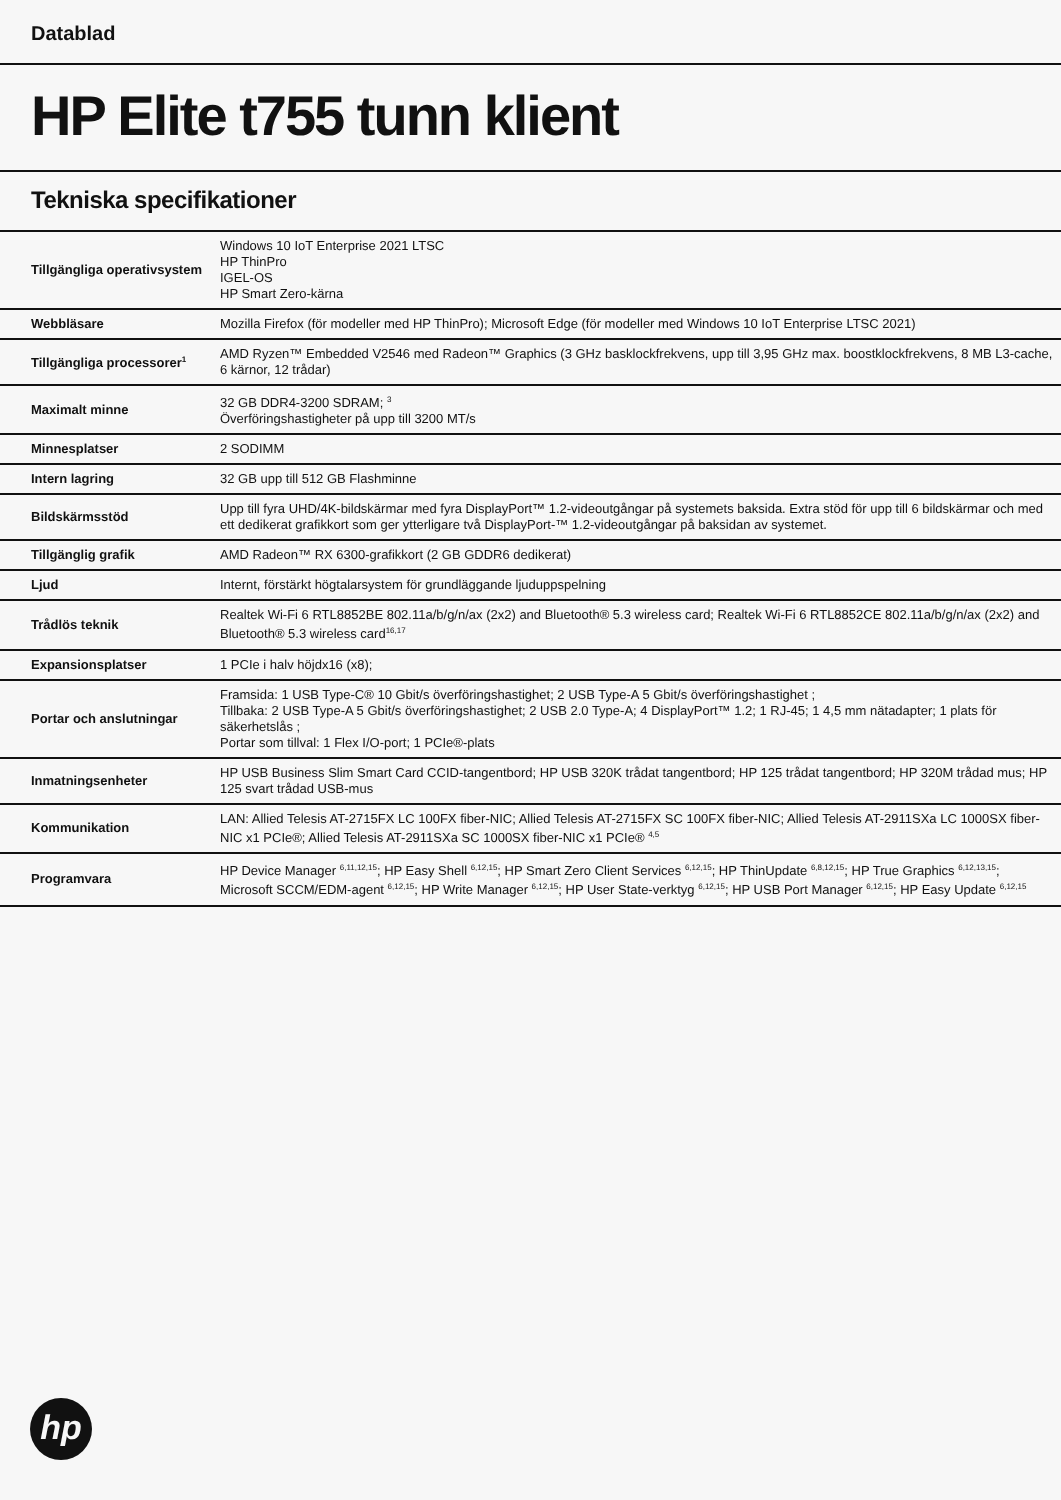Datablad
HP Elite t755 tunn klient
Tekniska specifikationer
| Tillgängliga operativsystem | Windows 10 IoT Enterprise 2021 LTSC HP ThinPro IGEL-OS HP Smart Zero-kärna |
| Webbläsare | Mozilla Firefox (för modeller med HP ThinPro); Microsoft Edge (för modeller med Windows 10 IoT Enterprise LTSC 2021) |
| Tillgängliga processorer<sup>1</sup> | AMD Ryzen™ Embedded V2546 med Radeon™ Graphics (3 GHz basklockfrekvens, upp till 3,95 GHz max. boostklockfrekvens, 8 MB L3-cache, 6 kärnor, 12 trådar) |
| Maximalt minne | 32 GB DDR4-3200 SDRAM; <sup>3</sup> Överföringshastigheter på upp till 3200 MT/s |
| Minnesplatser | 2 SODIMM |
| Intern lagring | 32 GB upp till 512 GB Flashminne |
| Bildskärmsstöd | Upp till fyra UHD/4K-bildskärmar med fyra DisplayPort™ 1.2-videoutgångar på systemets baksida. Extra stöd för upp till 6 bildskärmar och med ett dedikerat grafikkort som ger ytterligare två DisplayPort-™ 1.2-videoutgångar på baksidan av systemet. |
| Tillgänglig grafik | AMD Radeon™ RX 6300-grafikkort (2 GB GDDR6 dedikerat) |
| Ljud | Internt, förstärkt högtalarsystem för grundläggande ljuduppspelning |
| Trådlös teknik | Realtek Wi-Fi 6 RTL8852BE 802.11a/b/g/n/ax (2x2) and Bluetooth® 5.3 wireless card; Realtek Wi-Fi 6 RTL8852CE 802.11a/b/g/n/ax (2x2) and Bluetooth® 5.3 wireless card<sup>16,17</sup> |
| Expansionsplatser | 1 PCIe i halv höjdx16 (x8); |
| Portar och anslutningar | Framsida: 1 USB Type-C® 10 Gbit/s överföringshastighet; 2 USB Type-A 5 Gbit/s överföringshastighet ; Tillbaka: 2 USB Type-A 5 Gbit/s överföringshastighet; 2 USB 2.0 Type-A; 4 DisplayPort™ 1.2; 1 RJ-45; 1 4,5 mm nätadapter; 1 plats för säkerhetslås ; Portar som tillval: 1 Flex I/O-port; 1 PCIe®-plats |
| Inmatningsenheter | HP USB Business Slim Smart Card CCID-tangentbord; HP USB 320K trådat tangentbord; HP 125 trådat tangentbord; HP 320M trådad mus; HP 125 svart trådad USB-mus |
| Kommunikation | LAN: Allied Telesis AT-2715FX LC 100FX fiber-NIC; Allied Telesis AT-2715FX SC 100FX fiber-NIC; Allied Telesis AT-2911SXa LC 1000SX fiber-NIC x1 PCIe®; Allied Telesis AT-2911SXa SC 1000SX fiber-NIC x1 PCIe® <sup>4,5</sup> |
| Programvara | HP Device Manager <sup>6,11,12,15</sup>; HP Easy Shell <sup>6,12,15</sup>; HP Smart Zero Client Services <sup>6,12,15</sup>; HP ThinUpdate <sup>6,8,12,15</sup>; HP True Graphics <sup>6,12,13,15</sup>; Microsoft SCCM/EDM-agent <sup>6,12,15</sup>; HP Write Manager <sup>6,12,15</sup>; HP User State-verktyg <sup>6,12,15</sup>; HP USB Port Manager <sup>6,12,15</sup>; HP Easy Update <sup>6,12,15</sup> |
hp